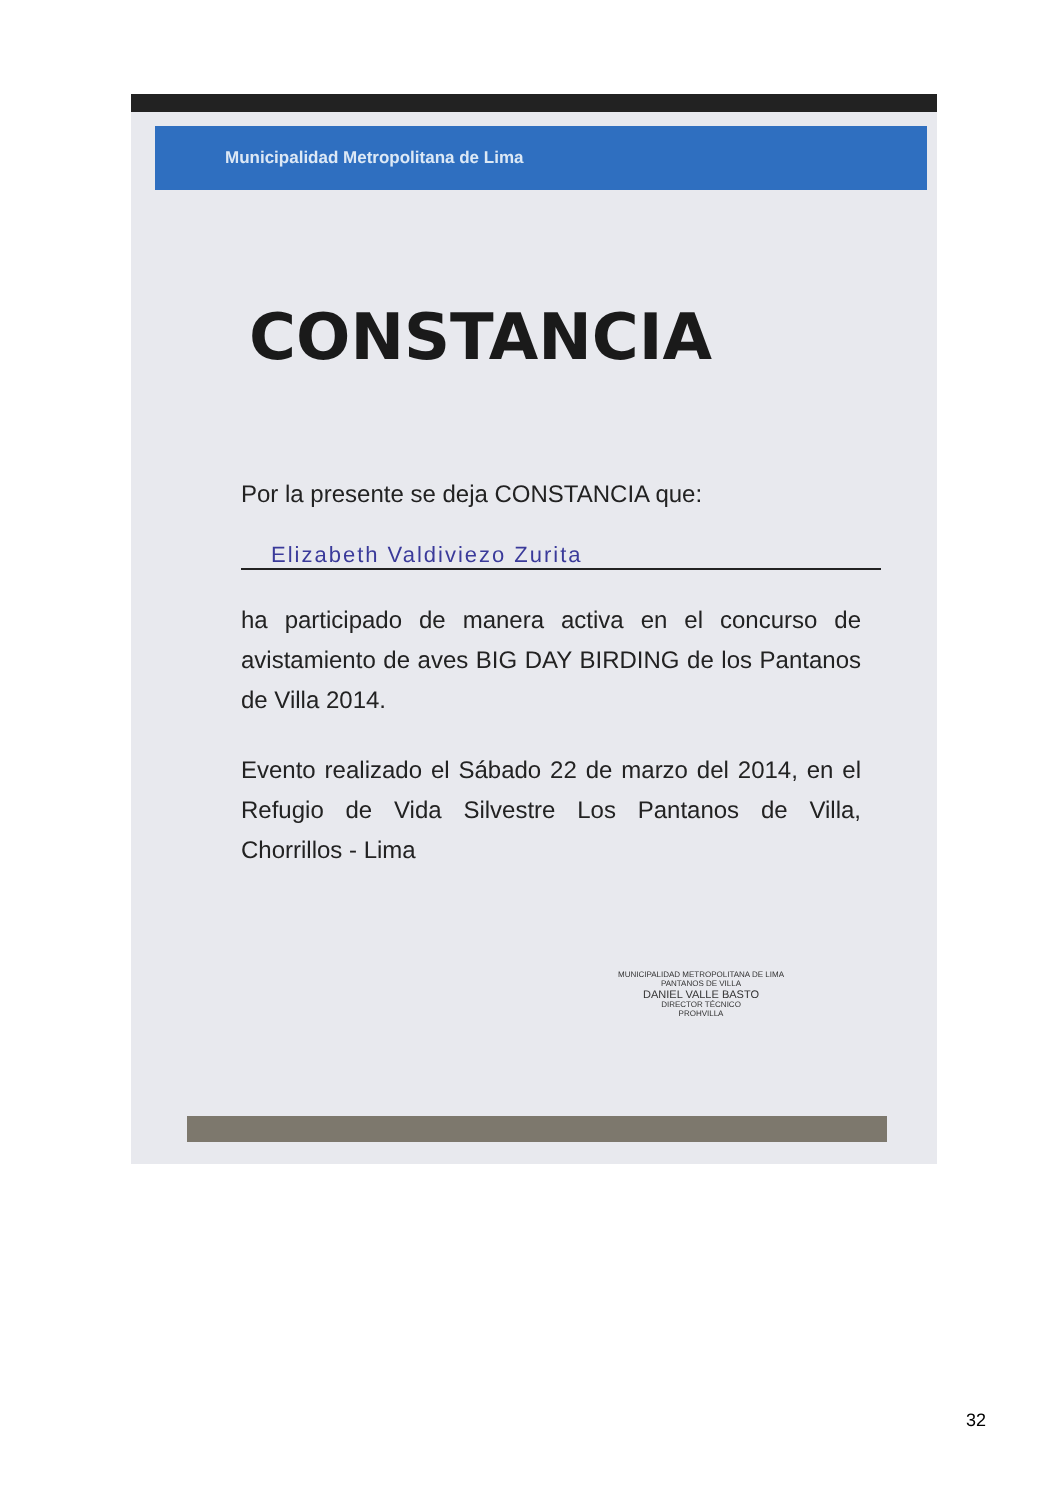Municipalidad Metropolitana de Lima
CONSTANCIA
Por la presente se deja CONSTANCIA que:
Elizabeth Valdiviezo Zurita
ha participado de manera activa en el concurso de avistamiento de aves BIG DAY BIRDING de los Pantanos de Villa 2014.
Evento realizado el Sábado 22 de marzo del 2014, en el Refugio de Vida Silvestre Los Pantanos de Villa, Chorrillos - Lima
MUNICIPALIDAD METROPOLITANA DE LIMA
PANTANOS DE VILLA
DANIEL VALLE BASTO
DIRECTOR TÉCNICO
PROHVILLA
32